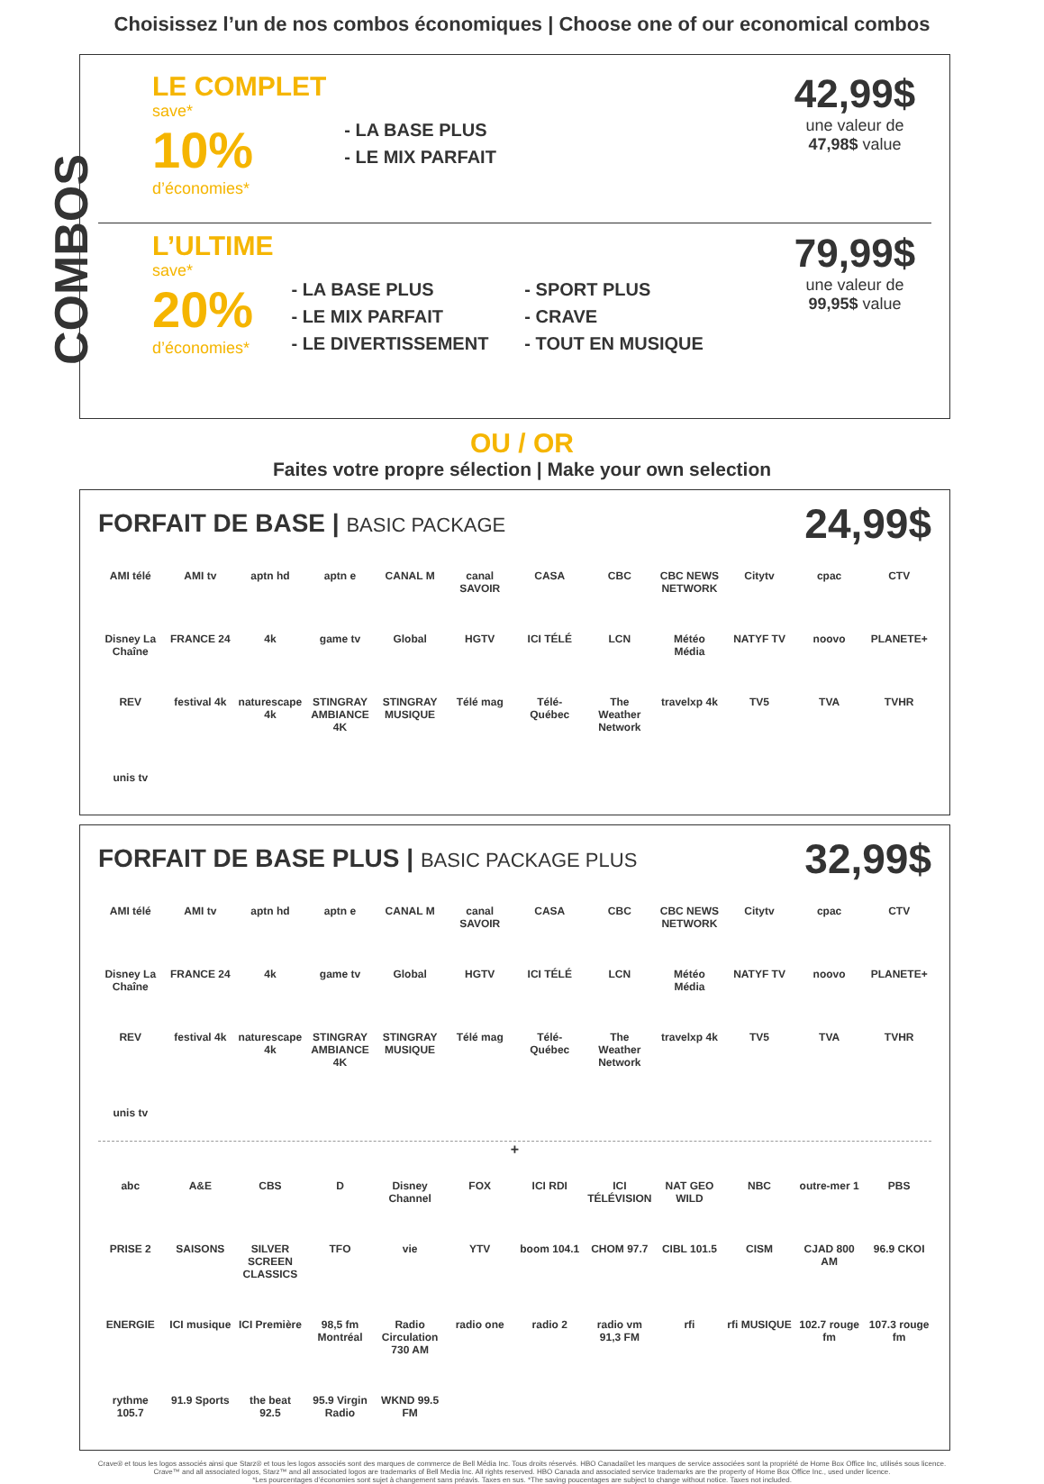Choisissez l’un de nos combos économiques | Choose one of our economical combos
COMBOS
LE COMPLET
save*
10%
d’économies*
- LA BASE PLUS
- LE MIX PARFAIT
42,99$
une valeur de
47,98$ value
L’ULTIME
save*
20%
d’économies*
- LA BASE PLUS
- LE MIX PARFAIT
- LE DIVERTISSEMENT
- SPORT PLUS
- CRAVE
- TOUT EN MUSIQUE
79,99$
une valeur de
99,95$ value
OU / OR
Faites votre propre sélection | Make your own selection
FORFAIT DE BASE | BASIC PACKAGE
24,99$
AMI télé AMI tv aptn hd aptn e CANAL M canal SAVOIR CASA CBC CBC NEWS NETWORK Citytv cpac CTV Disney La Chaîne FRANCE 24 4k game tv Global HGTV ICI TÉLÉ LCN Météo Média NATYF TV noovo PLANETE+ REV festival 4k naturescape 4k STINGRAY AMBIANCE 4K STINGRAY MUSIQUE Télé mag Télé-Québec The Weather Network travelxp 4k TV5 TVA TVHR unis tv
FORFAIT DE BASE PLUS | BASIC PACKAGE PLUS
32,99$
AMI télé AMI tv aptn hd aptn e CANAL M canal SAVOIR CASA CBC CBC NEWS NETWORK Citytv cpac CTV Disney La Chaîne FRANCE 24 4k game tv Global HGTV ICI TÉLÉ LCN Météo Média NATYF TV noovo PLANETE+ REV festival 4k naturescape 4k STINGRAY AMBIANCE 4K STINGRAY MUSIQUE Télé mag Télé-Québec The Weather Network travelxp 4k TV5 TVA TVHR unis tv
+
abc A&E CBS D Disney Channel FOX ICI RDI ICI TÉLÉVISION NAT GEO WILD NBC outre-mer 1 PBS PRISE 2 SAISONS SILVER SCREEN CLASSICS TFO vie YTV boom 104.1 CHOM 97.7 CIBL 101.5 CISM CJAD 800 AM 96.9 CKOI ENERGIE ICI musique ICI Première 98,5 fm Montréal Radio Circulation 730 AM radio one radio 2 radio vm 91,3 FM rfi rfi MUSIQUE 102.7 rouge fm 107.3 rouge fm rythme 105.7 91.9 Sports the beat 92.5 95.9 Virgin Radio WKND 99.5 FM
Crave® et tous les logos associés ainsi que Starz® et tous les logos associés sont des marques de commerce de Bell Média Inc. Tous droits réservés. HBO Canada®et les marques de service associées sont la propriété de Home Box Office Inc, utilisés sous licence.
Crave™ and all associated logos, Starz™ and all associated logos are trademarks of Bell Media Inc. All rights reserved. HBO Canada and associated service trademarks are the property of Home Box Office Inc., used under licence.
*Les pourcentages d’économies sont sujet à changement sans préavis. Taxes en sus. *The saving poucentages are subject to change without notice. Taxes not included.